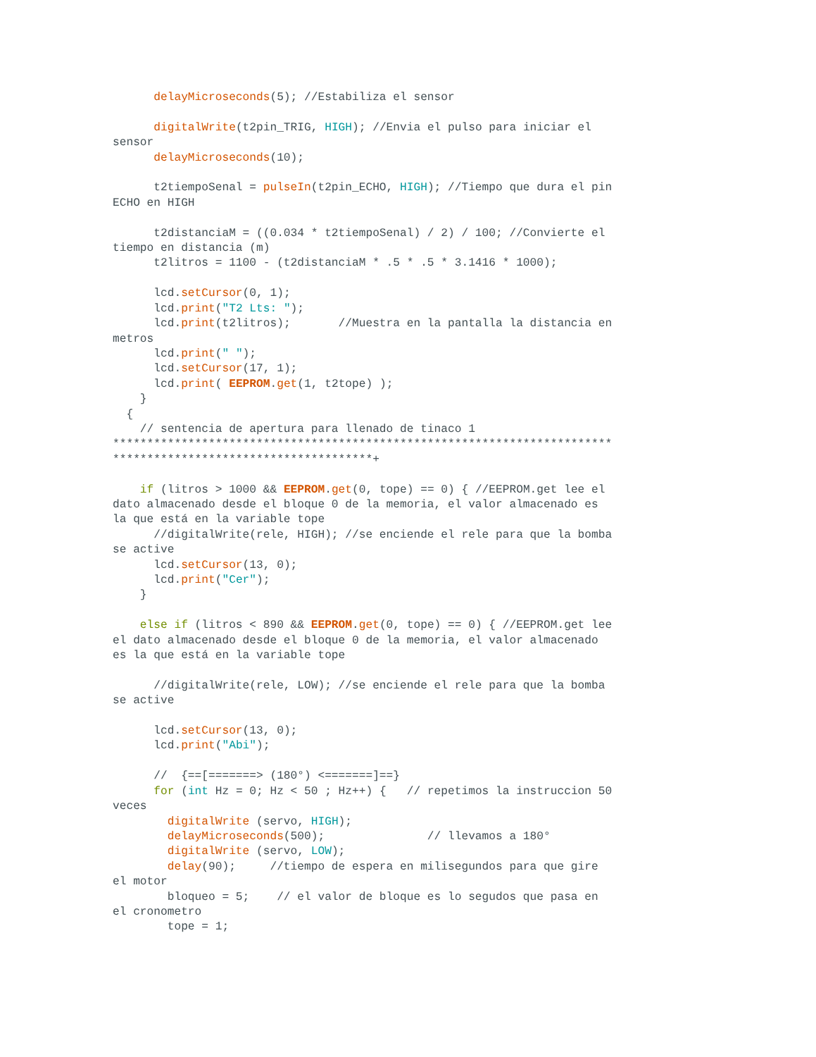delayMicroseconds(5); //Estabiliza el sensor

      digitalWrite(t2pin_TRIG, HIGH); //Envia el pulso para iniciar el
sensor
      delayMicroseconds(10);

      t2tiempoSenal = pulseIn(t2pin_ECHO, HIGH); //Tiempo que dura el pin
ECHO en HIGH

      t2distanciaM = ((0.034 * t2tiempoSenal) / 2) / 100; //Convierte el
tiempo en distancia (m)
      t2litros = 1100 - (t2distanciaM * .5 * .5 * 3.1416 * 1000);

      lcd.setCursor(0, 1);
      lcd.print("T2 Lts: ");
      lcd.print(t2litros);       //Muestra en la pantalla la distancia en
metros
      lcd.print(" ");
      lcd.setCursor(17, 1);
      lcd.print( EEPROM.get(1, t2tope) );
    }
  {
    // sentencia de apertura para llenado de tinaco 1
*************************************************************************
**************************************+

    if (litros > 1000 && EEPROM.get(0, tope) == 0) { //EEPROM.get lee el
dato almacenado desde el bloque 0 de la memoria, el valor almacenado es
la que está en la variable tope
      //digitalWrite(rele, HIGH); //se enciende el rele para que la bomba
se active
      lcd.setCursor(13, 0);
      lcd.print("Cer");
    }

    else if (litros < 890 && EEPROM.get(0, tope) == 0) { //EEPROM.get lee
el dato almacenado desde el bloque 0 de la memoria, el valor almacenado
es la que está en la variable tope

      //digitalWrite(rele, LOW); //se enciende el rele para que la bomba
se active

      lcd.setCursor(13, 0);
      lcd.print("Abi");

      //  {==[=======> (180°) <=======]==}
      for (int Hz = 0; Hz < 50 ; Hz++) {   // repetimos la instruccion 50
veces
        digitalWrite (servo, HIGH);
        delayMicroseconds(500);               // llevamos a 180°
        digitalWrite (servo, LOW);
        delay(90);     //tiempo de espera en milisegundos para que gire
el motor
        bloqueo = 5;    // el valor de bloque es lo segudos que pasa en
el cronometro
        tope = 1;